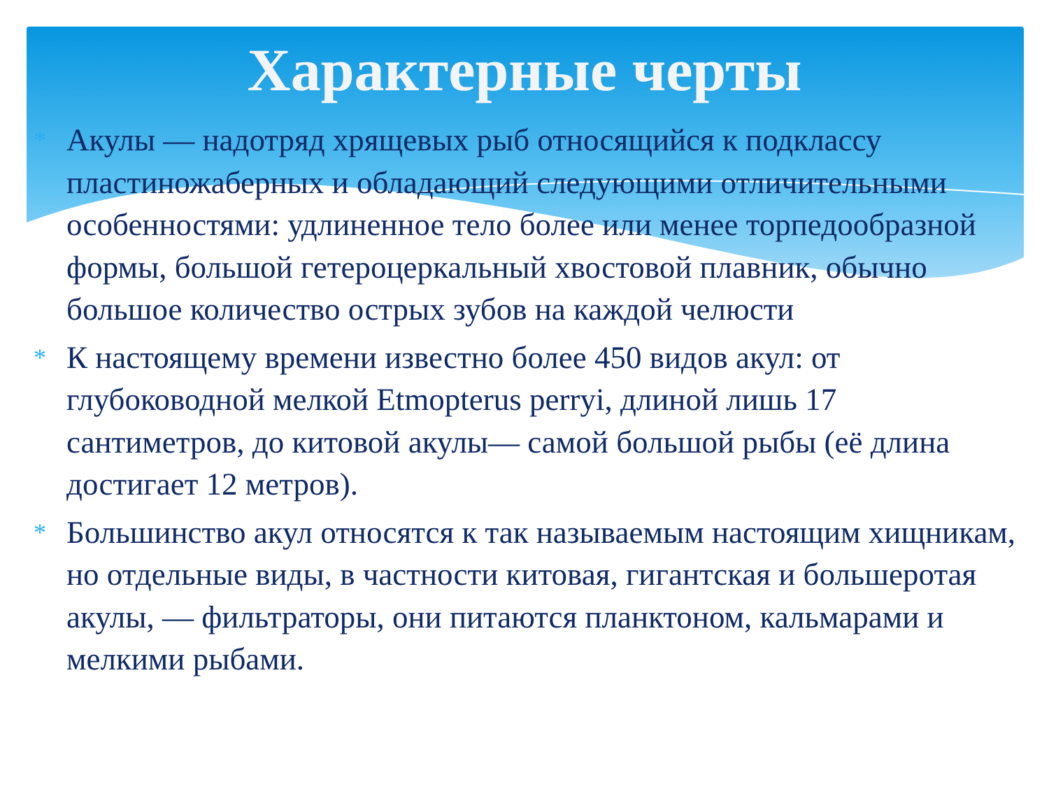Характерные черты
* Акулы — надотряд хрящевых рыб относящийся к подклассу пластиножаберных и обладающий следующими отличительными особенностями: удлиненное тело более или менее торпедообразной формы, большой гетероцеркальный хвостовой плавник, обычно большое количество острых зубов на каждой челюсти
* К настоящему времени известно более 450 видов акул: от глубоководной мелкой Etmopterus perryi, длиной лишь 17 сантиметров, до китовой акулы— самой большой рыбы (её длина достигает 12 метров).
* Большинство акул относятся к так называемым настоящим хищникам, но отдельные виды, в частности китовая, гигантская и большеротая акулы, — фильтраторы, они питаются планктоном, кальмарами и мелкими рыбами.